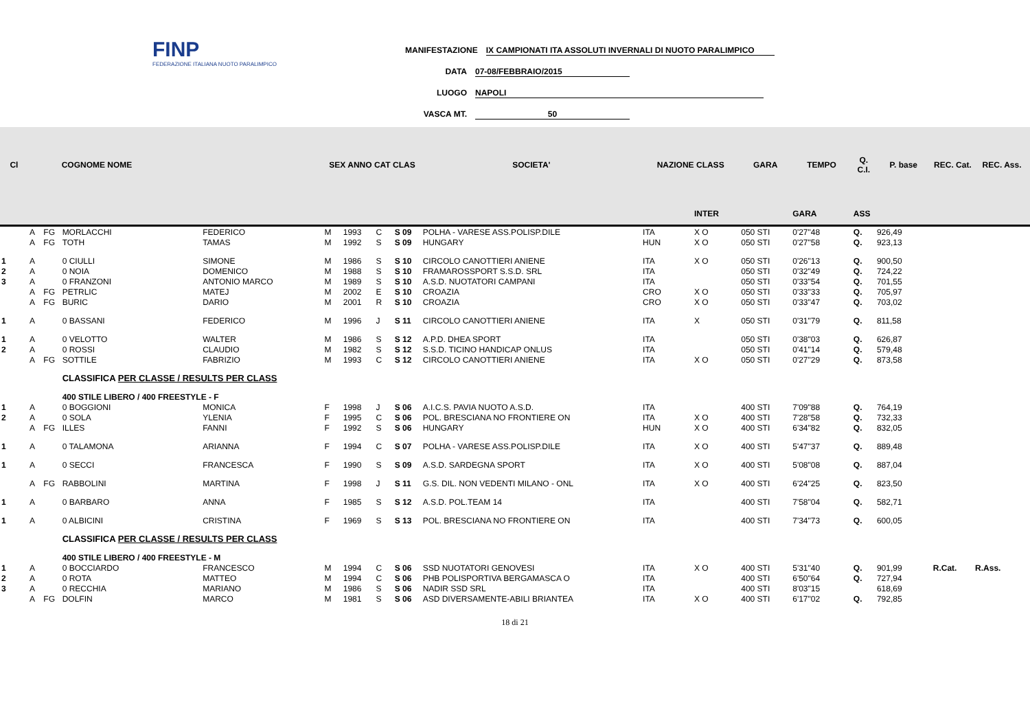FINP
FEDERAZIONE ITALIANA NUOTO PARALIMPICO
MANIFESTAZIONE IX CAMPIONATI ITA ASSOLUTI INVERNALI DI NUOTO PARALIMPICO
DATA 07-08/FEBBRAIO/2015
LUOGO NAPOLI
VASCA MT. 50
| Cl | | | COGNOME NOME | | SEX ANNO CAT CLAS | | | | SOCIETA' | NAZIONE CLASS | | GARA | TEMPO | Q. C.I. | P. base | REC. Cat. | REC. Ass. |
| --- | --- | --- | --- | --- | --- | --- | --- | --- | --- | --- | --- | --- | --- | --- | --- | --- | --- |
| | | | | | | | | | | | INTER | | GARA | ASS | | | |
| | A | FG | MORLACCHI | FEDERICO | M | 1993 | C | S 09 | POLHA - VARESE ASS.POLISP.DILE | ITA | X O | 050 STI | 0'27"48 | Q. | 926,49 | | |
| | A | FG | TOTH | TAMAS | M | 1992 | S | S 09 | HUNGARY | HUN | X O | 050 STI | 0'27"58 | Q. | 923,13 | | |
| 1 | A | | 0 CIULLI | SIMONE | M | 1986 | S | S 10 | CIRCOLO CANOTTIERI ANIENE | ITA | X O | 050 STI | 0'26"13 | Q. | 900,50 | | |
| 2 | A | | 0 NOIA | DOMENICO | M | 1988 | S | S 10 | FRAMAROSSPORT S.S.D. SRL | ITA | | 050 STI | 0'32"49 | Q. | 724,22 | | |
| 3 | A | | 0 FRANZONI | ANTONIO MARCO | M | 1989 | S | S 10 | A.S.D. NUOTATORI CAMPANI | ITA | | 050 STI | 0'33"54 | Q. | 701,55 | | |
| | A | FG | PETRLIC | MATEJ | M | 2002 | E | S 10 | CROAZIA | CRO | X O | 050 STI | 0'33"33 | Q. | 705,97 | | |
| | A | FG | BURIC | DARIO | M | 2001 | R | S 10 | CROAZIA | CRO | X O | 050 STI | 0'33"47 | Q. | 703,02 | | |
| 1 | A | | 0 BASSANI | FEDERICO | M | 1996 | J | S 11 | CIRCOLO CANOTTIERI ANIENE | ITA | X | 050 STI | 0'31"79 | Q. | 811,58 | | |
| 1 | A | | 0 VELOTTO | WALTER | M | 1986 | S | S 12 | A.P.D. DHEA SPORT | ITA | | 050 STI | 0'38"03 | Q. | 626,87 | | |
| 2 | A | | 0 ROSSI | CLAUDIO | M | 1982 | S | S 12 | S.S.D. TICINO HANDICAP ONLUS | ITA | | 050 STI | 0'41"14 | Q. | 579,48 | | |
| | A | FG | SOTTILE | FABRIZIO | M | 1993 | C | S 12 | CIRCOLO CANOTTIERI ANIENE | ITA | X O | 050 STI | 0'27"29 | Q. | 873,58 | | |
| | | | CLASSIFICA PER CLASSE / RESULTS PER CLASS | | | | | | | | | | | | | | |
| | | | 400 STILE LIBERO / 400 FREESTYLE - F | | | | | | | | | | | | | | |
| 1 | A | | 0 BOGGIONI | MONICA | F | 1998 | J | S 06 | A.I.C.S. PAVIA NUOTO A.S.D. | ITA | | 400 STI | 7'09"88 | Q. | 764,19 | | |
| 2 | A | | 0 SOLA | YLENIA | F | 1995 | C | S 06 | POL. BRESCIANA NO FRONTIERE ON | ITA | X O | 400 STI | 7'28"58 | Q. | 732,33 | | |
| | A | FG | ILLES | FANNI | F | 1992 | S | S 06 | HUNGARY | HUN | X O | 400 STI | 6'34"82 | Q. | 832,05 | | |
| 1 | A | | 0 TALAMONA | ARIANNA | F | 1994 | C | S 07 | POLHA - VARESE ASS.POLISP.DILE | ITA | X O | 400 STI | 5'47"37 | Q. | 889,48 | | |
| 1 | A | | 0 SECCI | FRANCESCA | F | 1990 | S | S 09 | A.S.D. SARDEGNA SPORT | ITA | X O | 400 STI | 5'08"08 | Q. | 887,04 | | |
| | A | FG | RABBOLINI | MARTINA | F | 1998 | J | S 11 | G.S. DIL. NON VEDENTI MILANO - ONL | ITA | X O | 400 STI | 6'24"25 | Q. | 823,50 | | |
| 1 | A | | 0 BARBARO | ANNA | F | 1985 | S | S 12 | A.S.D. POL.TEAM 14 | ITA | | 400 STI | 7'58"04 | Q. | 582,71 | | |
| 1 | A | | 0 ALBICINI | CRISTINA | F | 1969 | S | S 13 | POL. BRESCIANA NO FRONTIERE ON | ITA | | 400 STI | 7'34"73 | Q. | 600,05 | | |
| | | | CLASSIFICA PER CLASSE / RESULTS PER CLASS | | | | | | | | | | | | | | |
| | | | 400 STILE LIBERO / 400 FREESTYLE - M | | | | | | | | | | | | | | |
| 1 | A | | 0 BOCCIARDO | FRANCESCO | M | 1994 | C | S 06 | SSD NUOTATORI GENOVESI | ITA | X O | 400 STI | 5'31"40 | Q. | 901,99 | R.Cat. | R.Ass. |
| 2 | A | | 0 ROTA | MATTEO | M | 1994 | C | S 06 | PHB POLISPORTIVA BERGAMASCA O | ITA | | 400 STI | 6'50"64 | Q. | 727,94 | | |
| 3 | A | | 0 RECCHIA | MARIANO | M | 1986 | S | S 06 | NADIR SSD SRL | ITA | | 400 STI | 8'03"15 | | 618,69 | | |
| | A | FG | DOLFIN | MARCO | M | 1981 | S | S 06 | ASD DIVERSAMENTE-ABILI BRIANTEA | ITA | X O | 400 STI | 6'17"02 | Q. | 792,85 | | |
18 di 21